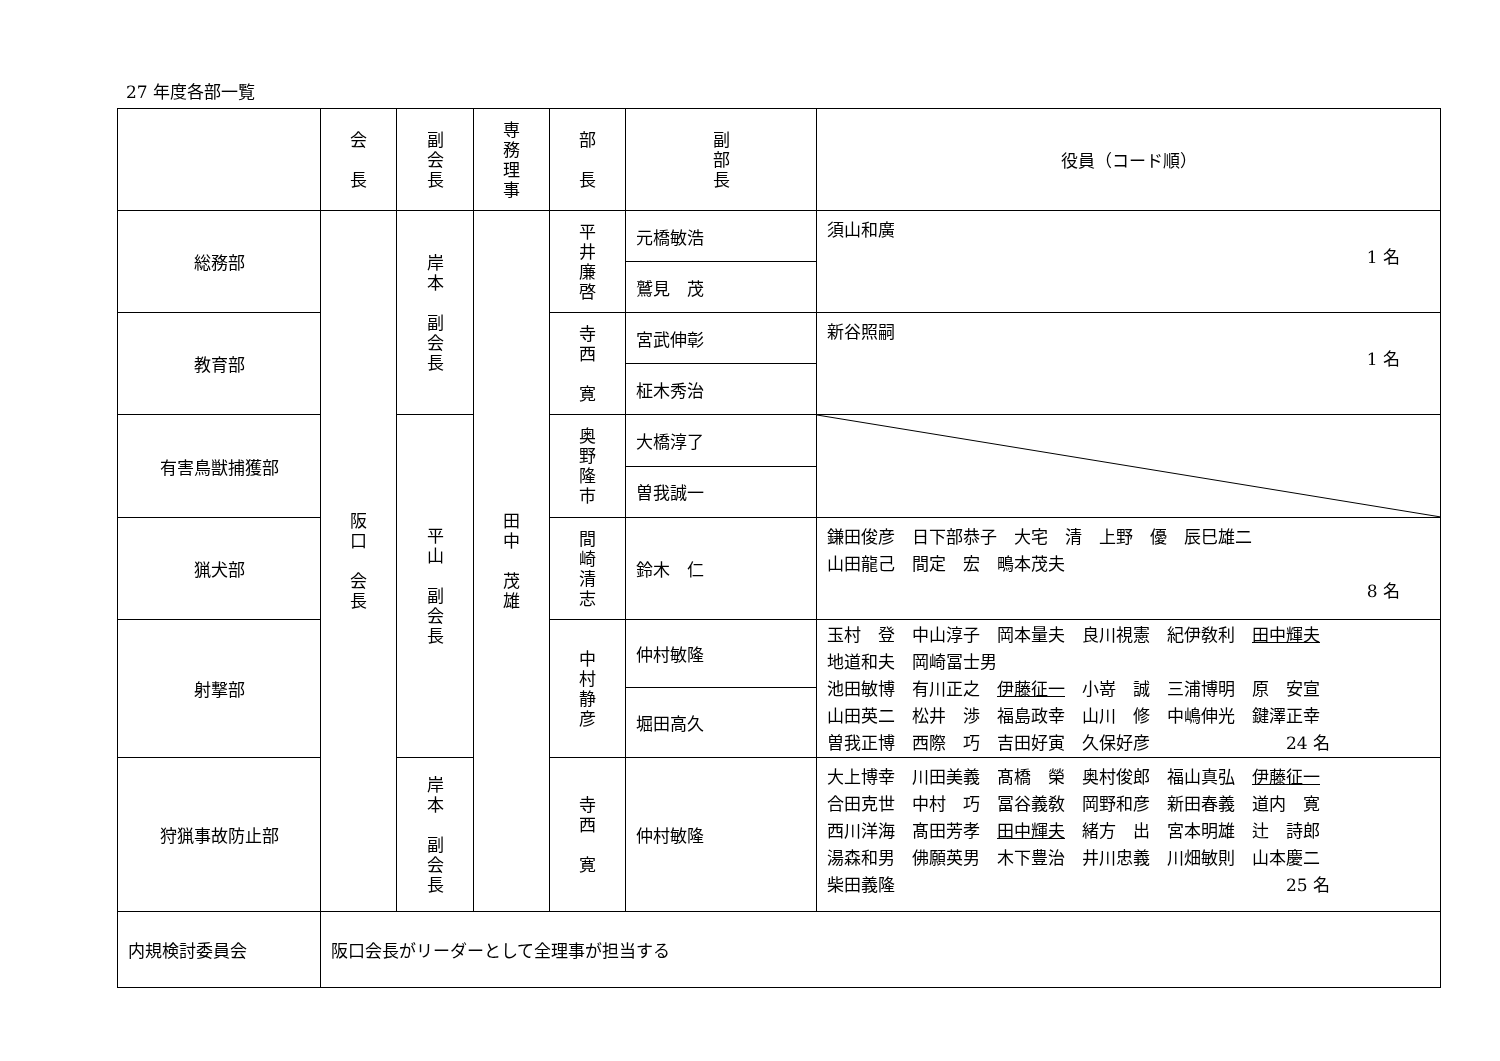27 年度各部一覧
| | 会 長 | 副 会 長 | 専 務 理 事 | 部 長 | 副 部 長 | 役員（コード順） |
| 総務部 | 阪 口 会 長 | 岸 本 副 会 長 | 田 中 茂 雄 | 平 井 廉 啓 | 元橋敏浩 | 須山和廣 1 名 |
| | | | | | 鷲見 茂 | |
| 教育部 | | | | 寺 西 寛 | 宮武伸彰 | 新谷照嗣 1 名 |
| | | | | | 柾木秀治 | |
| 有害鳥獣捕獲部 | | 平 山 副 会 長 | | 奥 野 隆 市 | 大橋淳了 | |
| | | | | | 曽我誠一 | |
| 猟犬部 | | | | 間 崎 清 志 | 鈴木 仁 | 鎌田俊彦 日下部恭子 大宅 清 上野 優 辰巳雄二 山田龍己 間定 宏 鴫本茂夫 8 名 |
| 射撃部 | | | | 中 村 静 彦 | 仲村敏隆 | 玉村 登 中山淳子 岡本量夫 良川視憲 紀伊敎利 田中輝夫 地道和夫 岡崎冨士男 池田敏博 有川正之 伊藤征一 小嵜 誠 三浦博明 原 安宣 山田英二 松井 渉 福島政幸 山川 修 中嶋伸光 鍵澤正幸 曽我正博 西際 巧 吉田好寅 久保好彦 24 名 |
| | | | | | 堀田高久 | |
| 狩猟事故防止部 | | 岸 本 副 会 長 | | 寺 西 寛 | 仲村敏隆 | 大上博幸 川田美義 髙橋 榮 奥村俊郎 福山真弘 伊藤征一 合田克世 中村 巧 冨谷義敎 岡野和彦 新田春義 道内 寛 西川洋海 髙田芳孝 田中輝夫 緒方 出 宮本明雄 辻 詩郎 湯森和男 佛願英男 木下豊治 井川忠義 川畑敏則 山本慶二 柴田義隆 25 名 |
| 内規検討委員会 | 阪口会長がリーダーとして全理事が担当する | | | | | |